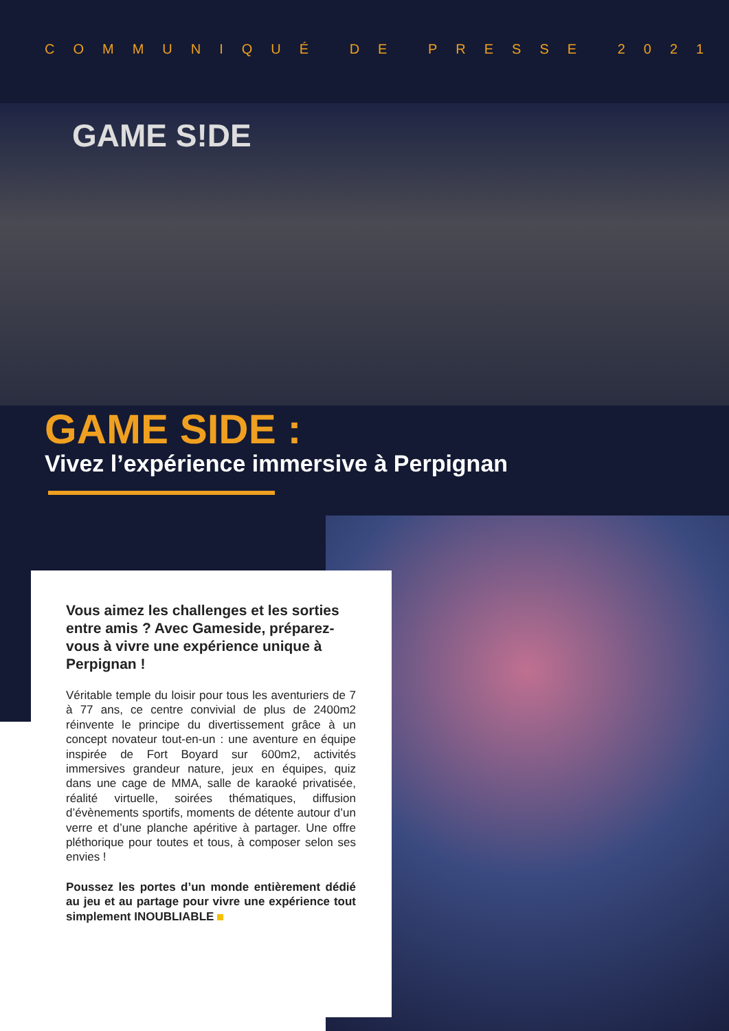COMMUNIQUÉ DE PRESSE 2021
GAME S!DE
GAME SIDE :
Vivez l’expérience immersive à Perpignan
Vous aimez les challenges et les sorties entre amis ? Avec Gameside, préparez-vous à vivre une expérience unique à Perpignan !
Véritable temple du loisir pour tous les aventuriers de 7 à 77 ans, ce centre convivial de plus de 2400m2 réinvente le principe du divertissement grâce à un concept novateur tout-en-un : une aventure en équipe inspirée de Fort Boyard sur 600m2, activités immersives grandeur nature, jeux en équipes, quiz dans une cage de MMA, salle de karaoké privatisée, réalité virtuelle, soirées thématiques, diffusion d’évènements sportifs, moments de détente autour d’un verre et d’une planche apéritive à partager. Une offre pléthorique pour toutes et tous, à composer selon ses envies !
Poussez les portes d’un monde entièrement dédié au jeu et au partage pour vivre une expérience tout simplement INOUBLIABLE